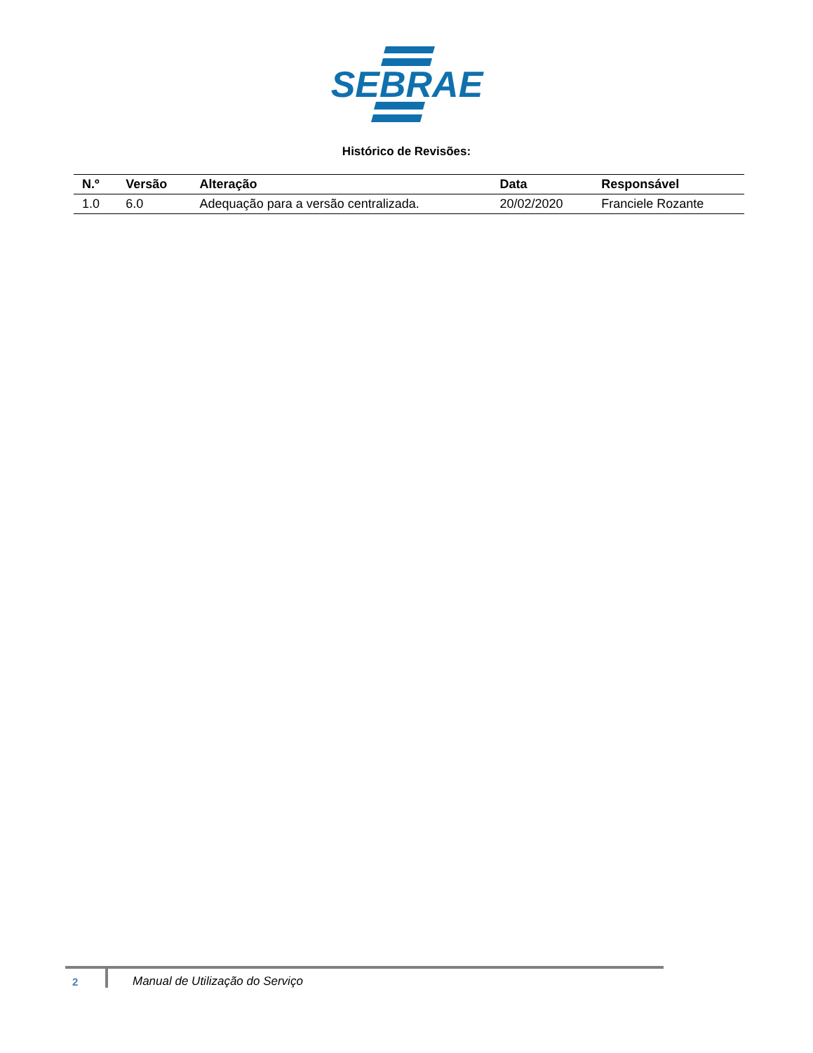SEBRAE
Histórico de Revisões:
| N.º | Versão | Alteração | Data | Responsável |
| --- | --- | --- | --- | --- |
| 1.0 | 6.0 | Adequação para a versão centralizada. | 20/02/2020 | Franciele Rozante |
2 Manual de Utilização do Serviço